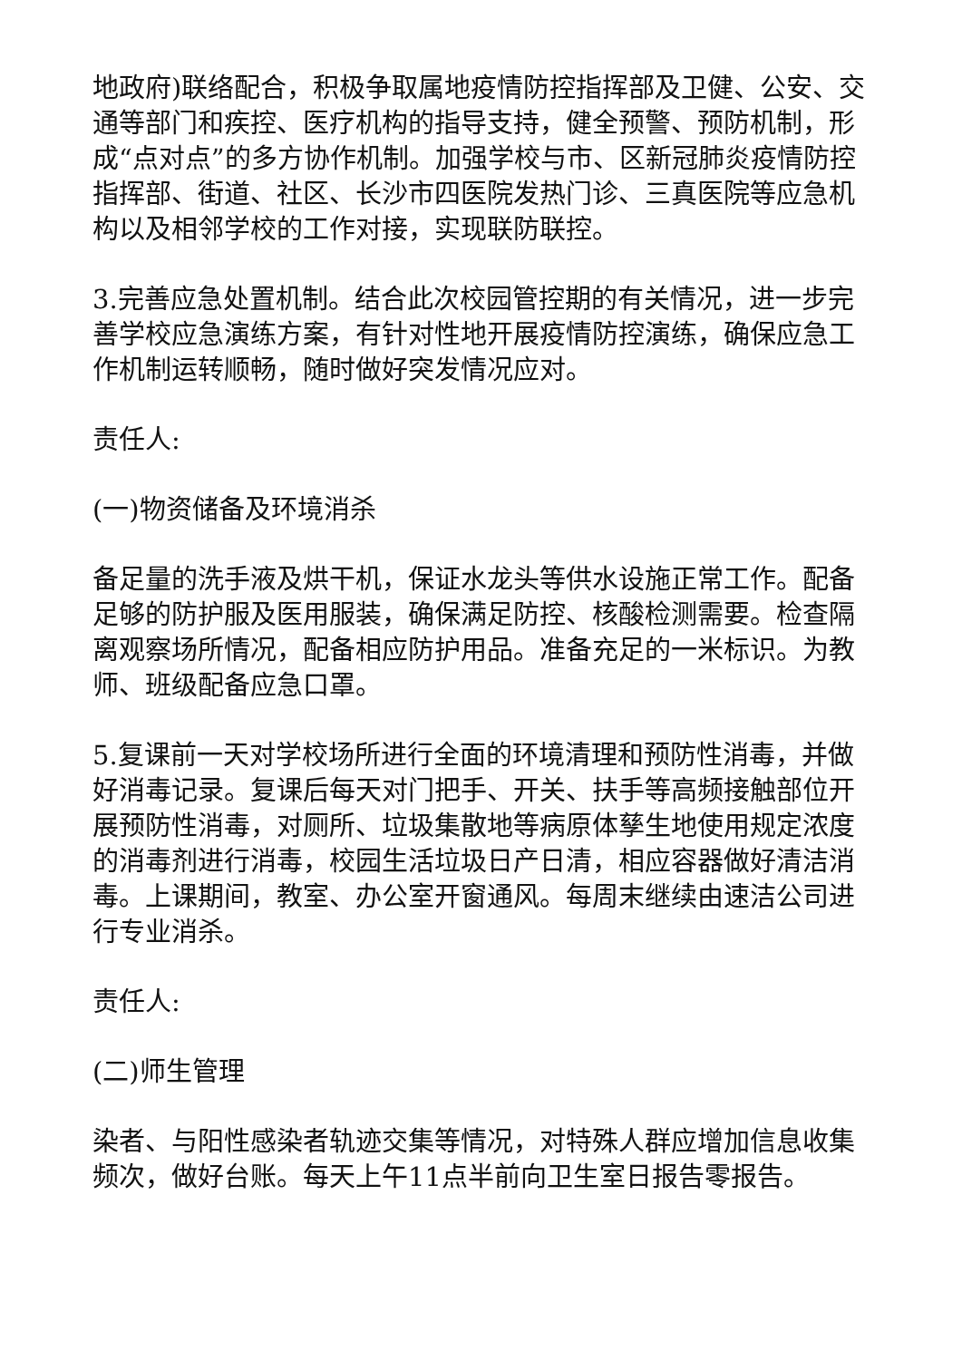地政府)联络配合，积极争取属地疫情防控指挥部及卫健、公安、交通等部门和疾控、医疗机构的指导支持，健全预警、预防机制，形成“点对点”的多方协作机制。加强学校与市、区新冠肺炎疫情防控指挥部、街道、社区、长沙市四医院发热门诊、三真医院等应急机构以及相邻学校的工作对接，实现联防联控。
3.完善应急处置机制。结合此次校园管控期的有关情况，进一步完善学校应急演练方案，有针对性地开展疫情防控演练，确保应急工作机制运转顺畅，随时做好突发情况应对。
责任人:
(一)物资储备及环境消杀
备足量的洗手液及烘干机，保证水龙头等供水设施正常工作。配备足够的防护服及医用服装，确保满足防控、核酸检测需要。检查隔离观察场所情况，配备相应防护用品。准备充足的一米标识。为教师、班级配备应急口罩。
5.复课前一天对学校场所进行全面的环境清理和预防性消毒，并做好消毒记录。复课后每天对门把手、开关、扶手等高频接触部位开展预防性消毒，对厕所、垃圾集散地等病原体孳生地使用规定浓度的消毒剂进行消毒，校园生活垃圾日产日清，相应容器做好清洁消毒。上课期间，教室、办公室开窗通风。每周末继续由速洁公司进行专业消杀。
责任人:
(二)师生管理
染者、与阳性感染者轨迹交集等情况，对特殊人群应增加信息收集频次，做好台账。每天上午11点半前向卫生室日报告零报告。